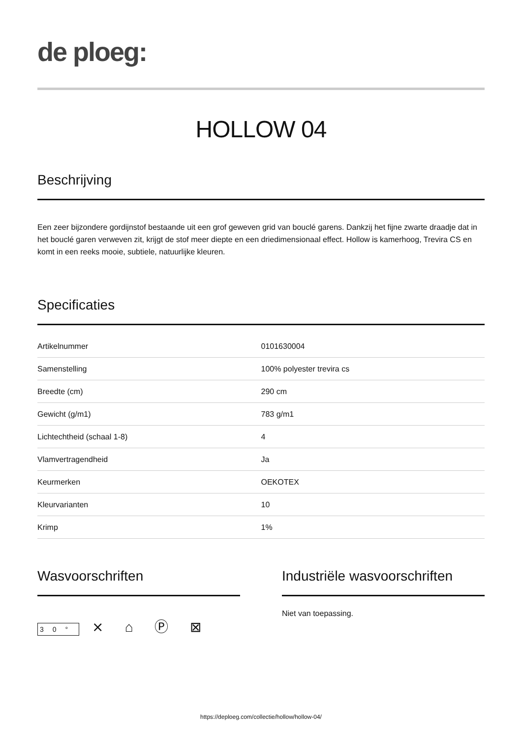de ploeg:
HOLLOW 04
Beschrijving
Een zeer bijzondere gordijnstof bestaande uit een grof geweven grid van bouclé garens. Dankzij het fijne zwarte draadje dat in het bouclé garen verweven zit, krijgt de stof meer diepte en een driedimensionaal effect. Hollow is kamerhoog, Trevira CS en komt in een reeks mooie, subtiele, natuurlijke kleuren.
Specificaties
| Artikelnummer | 0101630004 |
| Samenstelling | 100% polyester trevira cs |
| Breedte (cm) | 290 cm |
| Gewicht (g/m1) | 783 g/m1 |
| Lichtechtheid (schaal 1-8) | 4 |
| Vlamvertragendheid | Ja |
| Keurmerken | OEKOTEX |
| Kleurvarianten | 10 |
| Krimp | 1% |
Wasvoorschriften
30° ⨯ ⌂ Ⓟ ⊠
Industriële wasvoorschriften
Niet van toepassing.
https://deploeg.com/collectie/hollow/hollow-04/